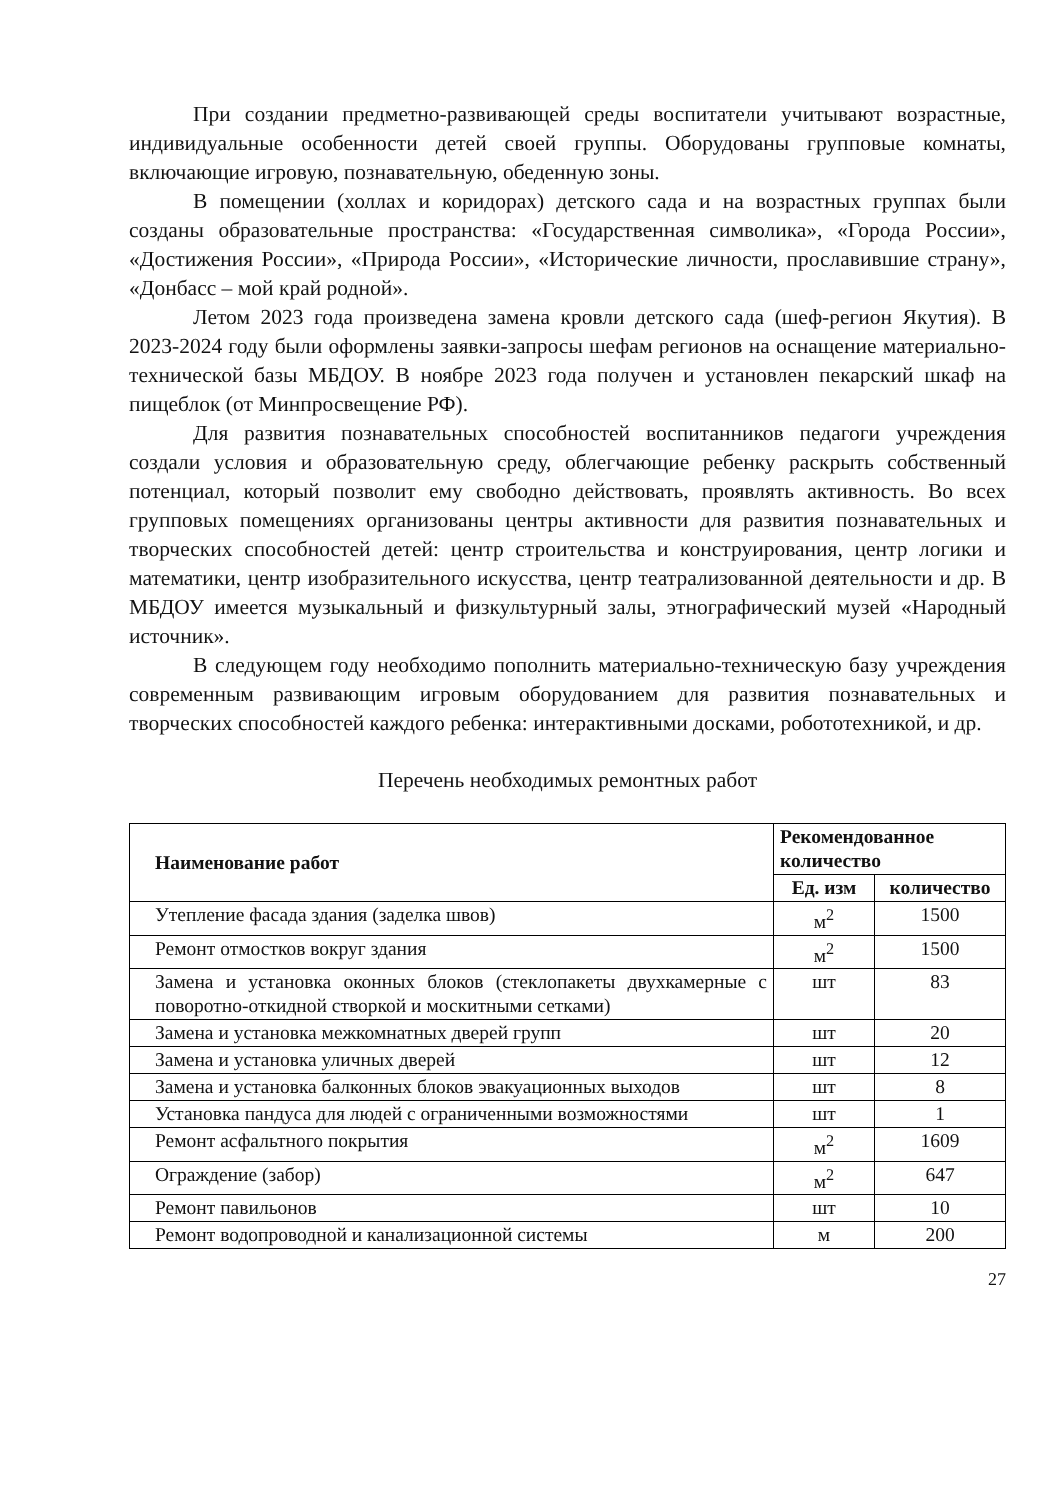При создании предметно-развивающей среды воспитатели учитывают возрастные, индивидуальные особенности детей своей группы. Оборудованы групповые комнаты, включающие игровую, познавательную, обеденную зоны.
В помещении (холлах и коридорах) детского сада и на возрастных группах были созданы образовательные пространства: «Государственная символика», «Города России», «Достижения России», «Природа России», «Исторические личности, прославившие страну», «Донбасс – мой край родной».
Летом 2023 года произведена замена кровли детского сада (шеф-регион Якутия). В 2023-2024 году были оформлены заявки-запросы шефам регионов на оснащение материально-технической базы МБДОУ. В ноябре 2023 года получен и установлен пекарский шкаф на пищеблок (от Минпросвещение РФ).
Для развития познавательных способностей воспитанников педагоги учреждения создали условия и образовательную среду, облегчающие ребенку раскрыть собственный потенциал, который позволит ему свободно действовать, проявлять активность. Во всех групповых помещениях организованы центры активности для развития познавательных и творческих способностей детей: центр строительства и конструирования, центр логики и математики, центр изобразительного искусства, центр театрализованной деятельности и др. В МБДОУ имеется музыкальный и физкультурный залы, этнографический музей «Народный источник».
В следующем году необходимо пополнить материально-техническую базу учреждения современным развивающим игровым оборудованием для развития познавательных и творческих способностей каждого ребенка: интерактивными досками, робототехникой, и др.
Перечень необходимых ремонтных работ
| Наименование работ | Рекомендованное количество | |
| --- | --- | --- |
| | Ед. изм | количество |
| Утепление фасада здания (заделка швов) | м<sup>2</sup> | 1500 |
| Ремонт отмостков вокруг здания | м<sup>2</sup> | 1500 |
| Замена и установка оконных блоков (стеклопакеты двухкамерные с поворотно-откидной створкой и москитными сетками) | шт | 83 |
| Замена и установка межкомнатных дверей групп | шт | 20 |
| Замена и установка уличных дверей | шт | 12 |
| Замена и установка балконных блоков эвакуационных выходов | шт | 8 |
| Установка пандуса для людей с ограниченными возможностями | шт | 1 |
| Ремонт асфальтного покрытия | м<sup>2</sup> | 1609 |
| Ограждение (забор) | м<sup>2</sup> | 647 |
| Ремонт павильонов | шт | 10 |
| Ремонт водопроводной и канализационной системы | м | 200 |
27